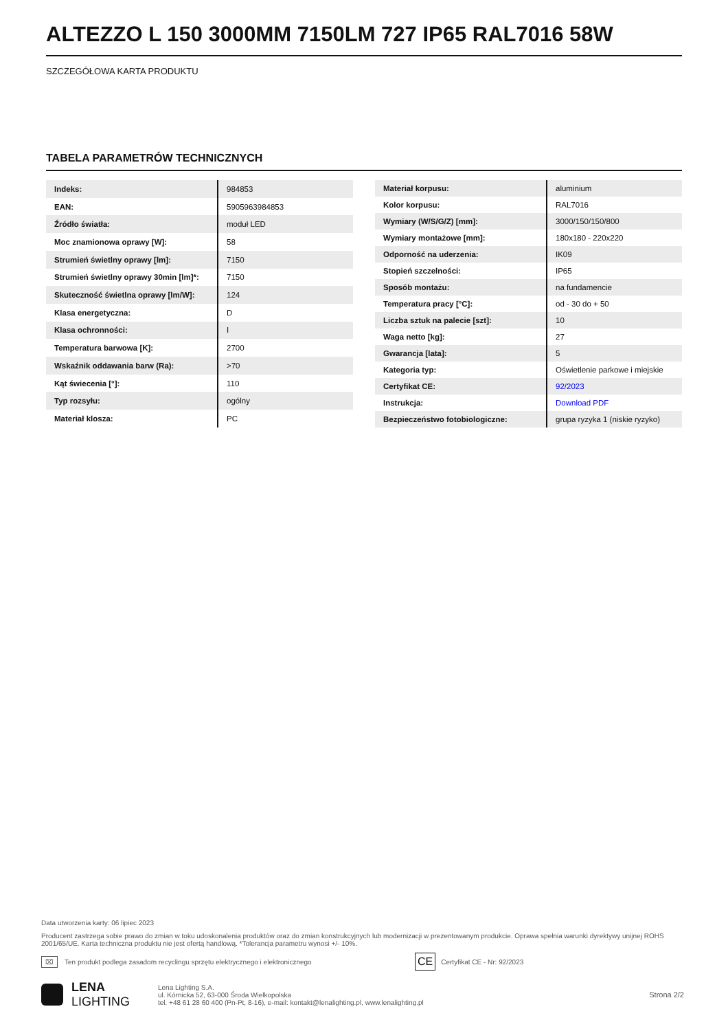ALTEZZO L 150 3000MM 7150LM 727 IP65 RAL7016 58W
SZCZEGÓŁOWA KARTA PRODUKTU
TABELA PARAMETRÓW TECHNICZNYCH
| Indeks: | 984853 |
| EAN: | 5905963984853 |
| Źródło światła: | moduł LED |
| Moc znamionowa oprawy [W]: | 58 |
| Strumień świetlny oprawy [lm]: | 7150 |
| Strumień świetlny oprawy 30min [lm]*: | 7150 |
| Skuteczność świetlna oprawy [lm/W]: | 124 |
| Klasa energetyczna: | D |
| Klasa ochronności: | I |
| Temperatura barwowa [K]: | 2700 |
| Wskaźnik oddawania barw (Ra): | >70 |
| Kąt świecenia [°]: | 110 |
| Typ rozsyłu: | ogólny |
| Materiał klosza: | PC |
| Materiał korpusu: | aluminium |
| Kolor korpusu: | RAL7016 |
| Wymiary (W/S/G/Z) [mm]: | 3000/150/150/800 |
| Wymiary montażowe [mm]: | 180x180 - 220x220 |
| Odporność na uderzenia: | IK09 |
| Stopień szczelności: | IP65 |
| Sposób montażu: | na fundamencie |
| Temperatura pracy [°C]: | od - 30 do + 50 |
| Liczba sztuk na palecie [szt]: | 10 |
| Waga netto [kg]: | 27 |
| Gwarancja [lata]: | 5 |
| Kategoria typ: | Oświetlenie parkowe i miejskie |
| Certyfikat CE: | 92/2023 |
| Instrukcja: | Download PDF |
| Bezpieczeństwo fotobiologiczne: | grupa ryzyka 1 (niskie ryzyko) |
Data utworzenia karty: 06 lipiec 2023
Producent zastrzega sobie prawo do zmian w toku udoskonalenia produktów oraz do zmian konstrukcyjnych lub modernizacji w prezentowanym produkcie. Oprawa spełnia warunki dyrektywy unijnej ROHS 2001/65/UE. Karta techniczna produktu nie jest ofertą handlową. *Tolerancja parametru wynosi +/- 10%.
⌧ Ten produkt podlega zasadom recyclingu sprzętu elektrycznego i elektronicznego CE Certyfikat CE - Nr: 92/2023
LENA
LIGHTING
Lena Lighting S.A.
ul. Kórnicka 52, 63-000 Środa Wielkopolska
tel. +48 61 28 60 400 (Pn-Pt, 8-16), e-mail: kontakt@lenalighting.pl, www.lenalighting.pl
Strona 2/2